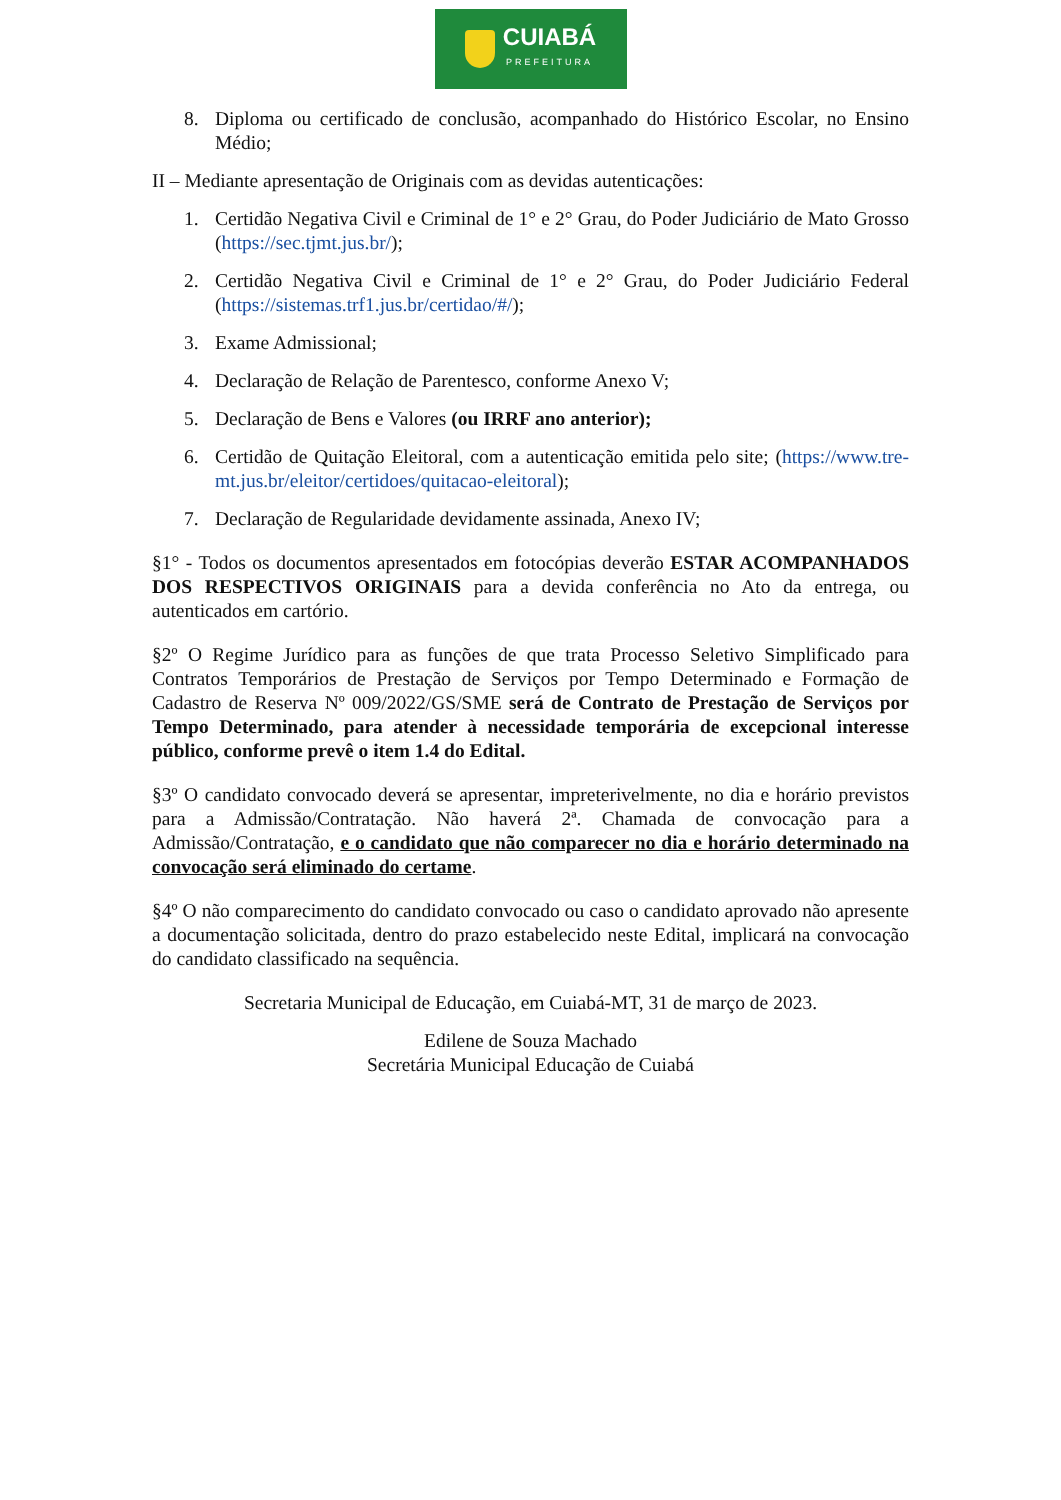CUIABÁ
PREFEITURA
8. Diploma ou certificado de conclusão, acompanhado do Histórico Escolar, no Ensino Médio;
II – Mediante apresentação de Originais com as devidas autenticações:
1. Certidão Negativa Civil e Criminal de 1° e 2° Grau, do Poder Judiciário de Mato Grosso (https://sec.tjmt.jus.br/);
2. Certidão Negativa Civil e Criminal de 1° e 2° Grau, do Poder Judiciário Federal (https://sistemas.trf1.jus.br/certidao/#/);
3. Exame Admissional;
4. Declaração de Relação de Parentesco, conforme Anexo V;
5. Declaração de Bens e Valores (ou IRRF ano anterior);
6. Certidão de Quitação Eleitoral, com a autenticação emitida pelo site; (https://www.tre-mt.jus.br/eleitor/certidoes/quitacao-eleitoral);
7. Declaração de Regularidade devidamente assinada, Anexo IV;
§1° - Todos os documentos apresentados em fotocópias deverão ESTAR ACOMPANHADOS DOS RESPECTIVOS ORIGINAIS para a devida conferência no Ato da entrega, ou autenticados em cartório.
§2º O Regime Jurídico para as funções de que trata Processo Seletivo Simplificado para Contratos Temporários de Prestação de Serviços por Tempo Determinado e Formação de Cadastro de Reserva Nº 009/2022/GS/SME será de Contrato de Prestação de Serviços por Tempo Determinado, para atender à necessidade temporária de excepcional interesse público, conforme prevê o item 1.4 do Edital.
§3º O candidato convocado deverá se apresentar, impreterivelmente, no dia e horário previstos para a Admissão/Contratação. Não haverá 2ª. Chamada de convocação para a Admissão/Contratação, e o candidato que não comparecer no dia e horário determinado na convocação será eliminado do certame.
§4º O não comparecimento do candidato convocado ou caso o candidato aprovado não apresente a documentação solicitada, dentro do prazo estabelecido neste Edital, implicará na convocação do candidato classificado na sequência.
Secretaria Municipal de Educação, em Cuiabá-MT, 31 de março de 2023.
Edilene de Souza Machado
Secretária Municipal Educação de Cuiabá